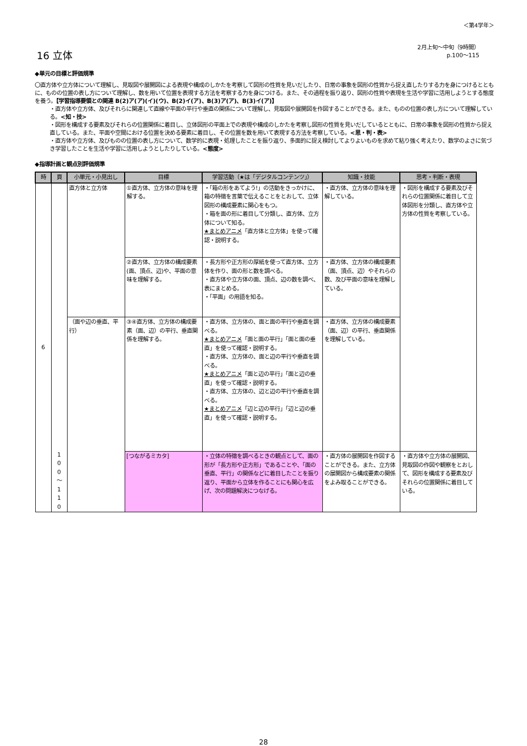＜第4学年＞
16 立体
2月上旬～中旬（9時間）
p.100～115
◆単元の目標と評価規準
〇直方体や立方体について理解し、見取図や展開図による表現や構成のしかたを考察して図形の性質を見いだしたり、日常の事象を図形の性質から捉え直したりする力を身につけるとともに、ものの位置の表し方について理解し、数を用いて位置を表現する方法を考察する力を身につける。また、その過程を振り返り、図形の性質や表現を生活や学習に活用しようとする態度を養う。【学習指導要領との関連 B(2)ア(ア)(イ)(ウ)、B(2)イ(ア)、B(3)ア(ア)、B(3)イ(ア)】
・直方体や立方体、及びそれらに関連して直線や平面の平行や垂直の関係について理解し、見取図や展開図を作図することができる。また、ものの位置の表し方について理解している。<知・技>
・図形を構成する要素及びそれらの位置関係に着目し、立体図形の平面上での表現や構成のしかたを考察し図形の性質を見いだしているとともに、日常の事象を図形の性質から捉え直している。また、平面や空間における位置を決める要素に着目し、その位置を数を用いて表現する方法を考察している。<思・判・表>
・直方体や立方体、及びものの位置の表し方について、数学的に表現・処理したことを振り返り、多面的に捉え検討してよりよいものを求めて粘り強く考えたり、数学のよさに気づき学習したことを生活や学習に活用しようとしたりしている。<態度>
◆指導計画と観点別評価規準
| 時 | 頁 | 小単元・小見出し | 目標 | 学習活動（★は「デジタルコンテンツ」） | 知識・技能 | 思考・判断・表現 |
| --- | --- | --- | --- | --- | --- | --- |
| 6 | 1 0 0 ～ 1 1 0 | 直方体と立方体 | ①直方体、立方体の意味を理解する。 | ・「箱の形をあてよう!」の活動をきっかけに、箱の特徴を言葉で伝えることをとおして、立体図形の構成要素に関心をもつ。 ・箱を面の形に着目して分類し、直方体、立方体について知る。 ★まとめアニメ 「直方体と立方体」を使って確認・説明する。 | ・直方体、立方体の意味を理解している。 | ・図形を構成する要素及びそれらの位置関係に着目して立体図形を分類し、直方体や立方体の性質を考察している。 |
| | | | ②直方体、立方体の構成要素(面、頂点、辺)や、平面の意味を理解する。 | ・長方形や正方形の厚紙を使って直方体、立方体を作り、面の形と数を調べる。 ・直方体や立方体の面、頂点、辺の数を調べ、表にまとめる。 ・「平面」の用語を知る。 | ・直方体、立方体の構成要素（面、頂点、辺）やそれらの数、及び平面の意味を理解している。 | |
| | | （面や辺の垂直、平行） | ③④直方体、立方体の構成要素（面、辺）の平行、垂直関係を理解する。 | ・直方体、立方体の、面と面の平行や垂直を調べる。 ★まとめアニメ 「面と面の平行」「面と面の垂直」を使って確認・説明する。 ・直方体、立方体の、面と辺の平行や垂直を調べる。 ★まとめアニメ 「面と辺の平行」「面と辺の垂直」を使って確認・説明する。 ・直方体、立方体の、辺と辺の平行や垂直を調べる。 ★まとめアニメ 「辺と辺の平行」「辺と辺の垂直」を使って確認・説明する。 | ・直方体、立方体の構成要素（面、辺）の平行、垂直関係を理解している。 | |
| | | | [つながるミカタ] | ・立体の特徴を調べるときの観点として、面の形が「長方形や正方形」であることや、「面の垂直、平行」の関係などに着目したことを振り返り、平面から立体を作ることにも関心を広げ、次の問題解決につなげる。 | ・直方体の展開図を作図することができる。また、立方体の展開図から構成要素の関係をよみ取ることができる。 | ・直方体や立方体の展開図、見取図の作図や観察をとおして、図形を構成する要素及びそれらの位置関係に着目している。 |
28